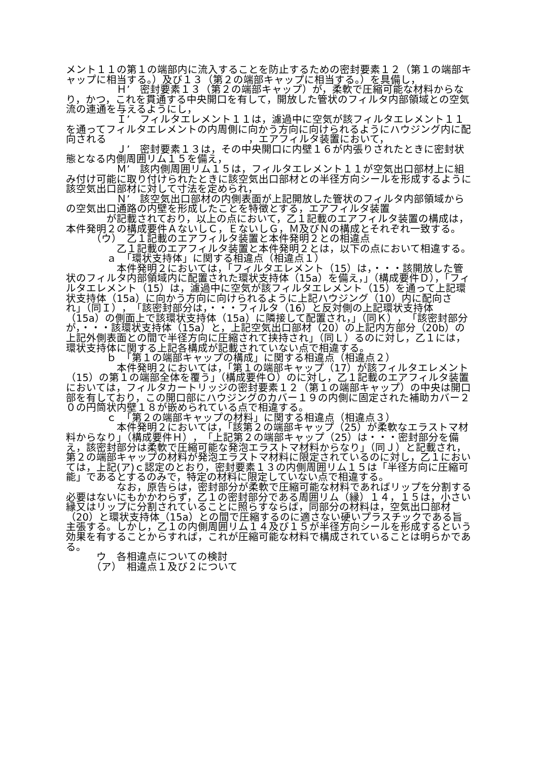メント１１の第１の端部内に流入することを防止するための密封要素１２（第１の端部キャップに相当する。）及び１３（第２の端部キャップに相当する。）を具備し，
　　　　　Ｈ’　密封要素１３（第２の端部キャップ）が，柔軟で圧縮可能な材料からなり，かつ，これを貫通する中央開口を有して，開放した管状のフィルタ内部領域との空気流の連通を与えるようにし，
　　　　　Ｉ’　フィルタエレメント１１は，濾過中に空気が該フィルタエレメント１１を通ってフィルタエレメントの内周側に向かう方向に向けられるようにハウジング内に配向される　　　　　　　　　　　　　　，エアフィルタ装置において，
　　　　　Ｊ’　密封要素１３は，その中央開口に内壁１６が内張りされたときに密封状態となる内側周囲リム１５を備え，
　　　　　Ｍ’　該内側周囲リム１５は，フィルタエレメント１１が空気出口部材上に組み付け可能に取り付けられたときに該空気出口部材との半径方向シールを形成するように該空気出口部材に対して寸法を定められ，
　　　　　Ｎ’　該空気出口部材の内側表面が上記開放した管状のフィルタ内部領域からの空気出口通路の内壁を形成したことを特徴とする，エアフィルタ装置
　　　　が記載されており，以上の点において，乙１記載のエアフィルタ装置の構成は，本件発明２の構成要件ＡないしＣ，ＥないしＧ，Ｍ及びＮの構成とそれぞれ一致する。
　　　（ウ）　乙１記載のエアフィルタ装置と本件発明２との相違点
　　　　　乙１記載のエアフィルタ装置と本件発明２とは，以下の点において相違する。
　　　　ａ　「環状支持体」に関する相違点（相違点１）
　　　　　本件発明２においては，「フィルタエレメント（15）は，・・・該開放した管状のフィルタ内部領域内に配置された環状支持体（15a）を備え，」（構成要件Ｄ），「フィルタエレメント（15）は，濾過中に空気が該フィルタエレメント（15）を通って上記環状支持体（15a）に向かう方向に向けられるように上記ハウジング（10）内に配向され」（同Ｉ），「該密封部分は，・・・フィルタ（16）と反対側の上記環状支持体（15a）の側面上で該環状支持体（15a）に隣接して配置され，」（同Ｋ），「該密封部分が，・・・該環状支持体（15a）と，上記空気出口部材（20）の上記内方部分（20b）の上記外側表面との間で半径方向に圧縮されて挟持され」（同Ｌ）るのに対し，乙１には，環状支持体に関する上記各構成が記載されていない点で相違する。
　　　　ｂ　「第１の端部キャップの構成」に関する相違点（相違点２）
　　　　　本件発明２においては，「第１の端部キャップ（17）が該フィルタエレメント（15）の第１の端部全体を覆う」（構成要件Ｏ）のに対し，乙１記載のエアフィルタ装置においては，フィルタカートリッジの密封要素１２（第１の端部キャップ）の中央は開口部を有しており，この開口部にハウジングのカバー１９の内側に固定された補助カバー２０の円筒状内壁１８が嵌められている点で相違する。
　　　　ｃ　「第２の端部キャップの材料」に関する相違点（相違点３）
　　　　　本件発明２においては，「該第２の端部キャップ（25）が柔軟なエラストマ材料からなり」（構成要件Ｈ），「上記第２の端部キャップ（25）は・・・密封部分を備え，該密封部分は柔軟で圧縮可能な発泡エラストマ材料からなり」（同Ｊ）と記載され，第２の端部キャップの材料が発泡エラストマ材料に限定されているのに対し，乙１においては，上記(ア)ｃ認定のとおり，密封要素１３の内側周囲リム１５は「半径方向に圧縮可能」であるとするのみで，特定の材料に限定していない点で相違する。
　　　　　なお，原告らは，密封部分が柔軟で圧縮可能な材料であればリップを分割する必要はないにもかかわらず，乙１の密封部分である周囲リム（縁）１４，１５は，小さい縁又はリップに分割されていることに照らすならば，同部分の材料は，空気出口部材（20）と環状支持体（15a）との間で圧縮するのに適さない硬いプラスチックである旨主張する。しかし，乙１の内側周囲リム１４及び１５が半径方向シールを形成するという効果を有することからすれば，これが圧縮可能な材料で構成されていることは明らかである。
　　　ウ　各相違点についての検討
　　　（ア）　相違点１及び２について